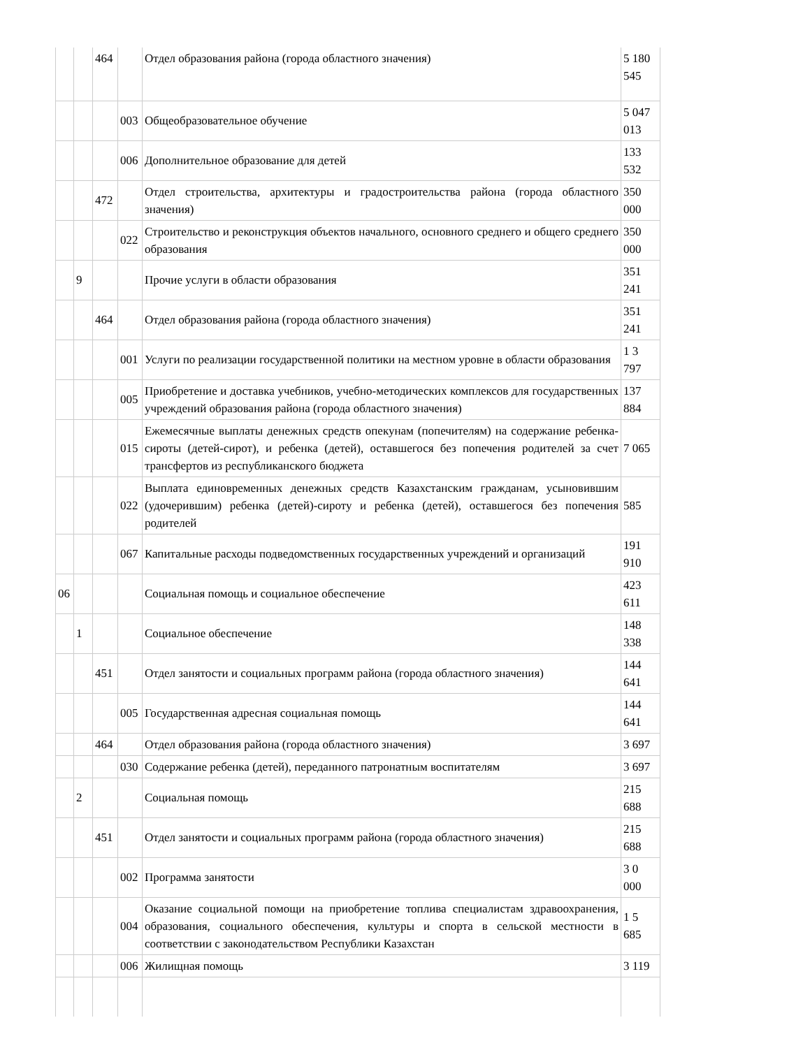| | | 464 | | Отдел образования района (города областного значения) | 5 180 545 |
| | | | 003 | Общеобразовательное обучение | 5 047 013 |
| | | | 006 | Дополнительное образование для детей | 133 532 |
| | | 472 | | Отдел строительства, архитектуры и градостроительства района (города областного значения) | 350 000 |
| | | | 022 | Строительство и реконструкция объектов начального, основного среднего и общего среднего образования | 350 000 |
| | 9 | | | Прочие услуги в области образования | 351 241 |
| | | 464 | | Отдел образования района (города областного значения) | 351 241 |
| | | | 001 | Услуги по реализации государственной политики на местном уровне в области образования | 1 3 797 |
| | | | 005 | Приобретение и доставка учебников, учебно-методических комплексов для государственных учреждений образования района (города областного значения) | 137 884 |
| | | | 015 | Ежемесячные выплаты денежных средств опекунам (попечителям) на содержание ребенка-сироты (детей-сирот), и ребенка (детей), оставшегося без попечения родителей за счет трансфертов из республиканского бюджета | 7 065 |
| | | | 022 | Выплата единовременных денежных средств Казахстанским гражданам, усыновившим (удочерившим) ребенка (детей)-сироту и ребенка (детей), оставшегося без попечения родителей | 585 |
| | | | 067 | Капитальные расходы подведомственных государственных учреждений и организаций | 191 910 |
| 06 | | | | Социальная помощь и социальное обеспечение | 423 611 |
| | 1 | | | Социальное обеспечение | 148 338 |
| | | 451 | | Отдел занятости и социальных программ района (города областного значения) | 144 641 |
| | | | 005 | Государственная адресная социальная помощь | 144 641 |
| | | 464 | | Отдел образования района (города областного значения) | 3 697 |
| | | | 030 | Содержание ребенка (детей), переданного патронатным воспитателям | 3 697 |
| | 2 | | | Социальная помощь | 215 688 |
| | | 451 | | Отдел занятости и социальных программ района (города областного значения) | 215 688 |
| | | | 002 | Программа занятости | 3 0 000 |
| | | | 004 | Оказание социальной помощи на приобретение топлива специалистам здравоохранения, образования, социального обеспечения, культуры и спорта в сельской местности в соответствии с законодательством Республики Казахстан | 1 5 685 |
| | | | 006 | Жилищная помощь | 3 119 |